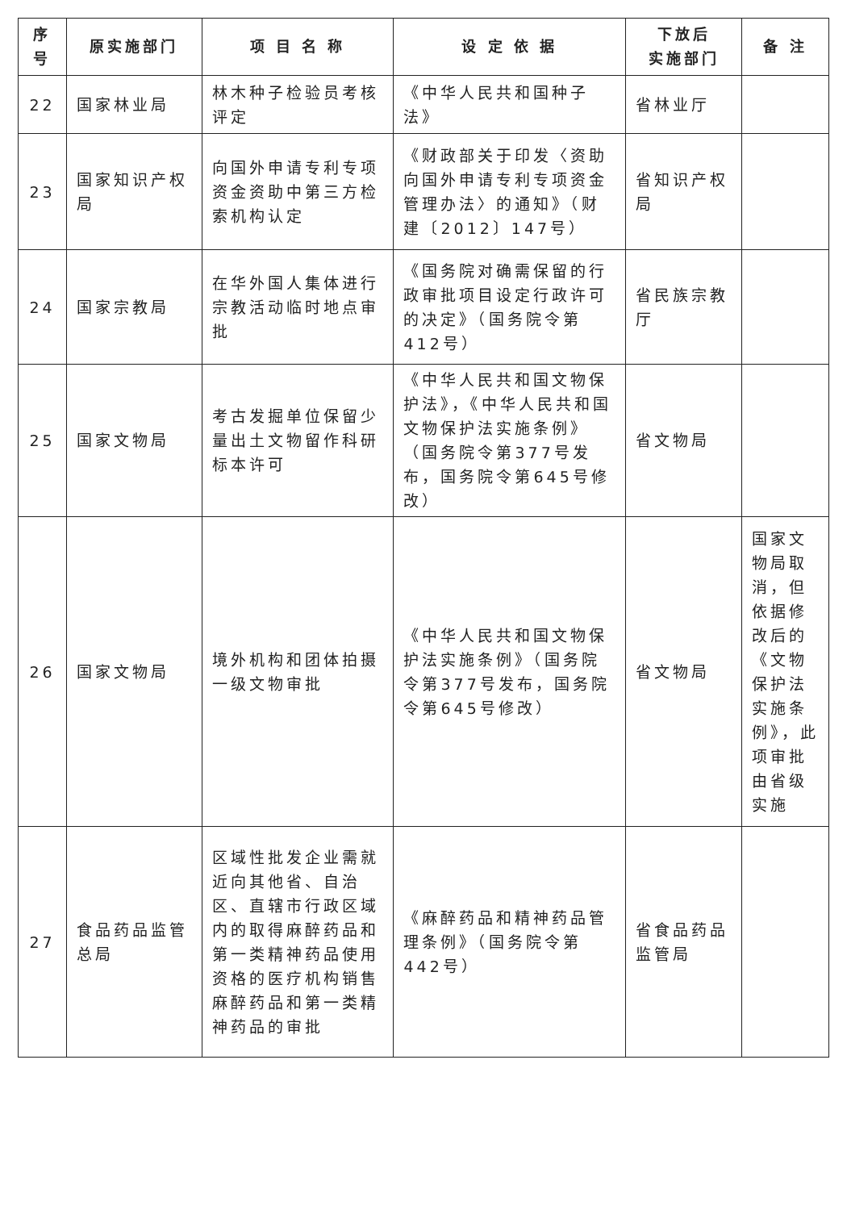| 序号 | 原实施部门 | 项 目 名 称 | 设 定 依 据 | 下放后 实施部门 | 备 注 |
| --- | --- | --- | --- | --- | --- |
| 22 | 国家林业局 | 林木种子检验员考核评定 | 《中华人民共和国种子法》 | 省林业厅 | |
| 23 | 国家知识产权局 | 向国外申请专利专项资金资助中第三方检索机构认定 | 《财政部关于印发〈资助向国外申请专利专项资金管理办法〉的通知》（财建〔2012〕147号） | 省知识产权局 | |
| 24 | 国家宗教局 | 在华外国人集体进行宗教活动临时地点审批 | 《国务院对确需保留的行政审批项目设定行政许可的决定》（国务院令第412号） | 省民族宗教厅 | |
| 25 | 国家文物局 | 考古发掘单位保留少量出土文物留作科研标本许可 | 《中华人民共和国文物保护法》，《中华人民共和国文物保护法实施条例》（国务院令第377号发布，国务院令第645号修改） | 省文物局 | |
| 26 | 国家文物局 | 境外机构和团体拍摄一级文物审批 | 《中华人民共和国文物保护法实施条例》（国务院令第377号发布，国务院令第645号修改） | 省文物局 | 国家文物局取消，但依据修改后的《文物保护法实施条例》，此项审批由省级实施 |
| 27 | 食品药品监管总局 | 区域性批发企业需就近向其他省、自治区、直辖市行政区域内的取得麻醉药品和第一类精神药品使用资格的医疗机构销售麻醉药品和第一类精神药品的审批 | 《麻醉药品和精神药品管理条例》（国务院令第442号） | 省食品药品监管局 | |